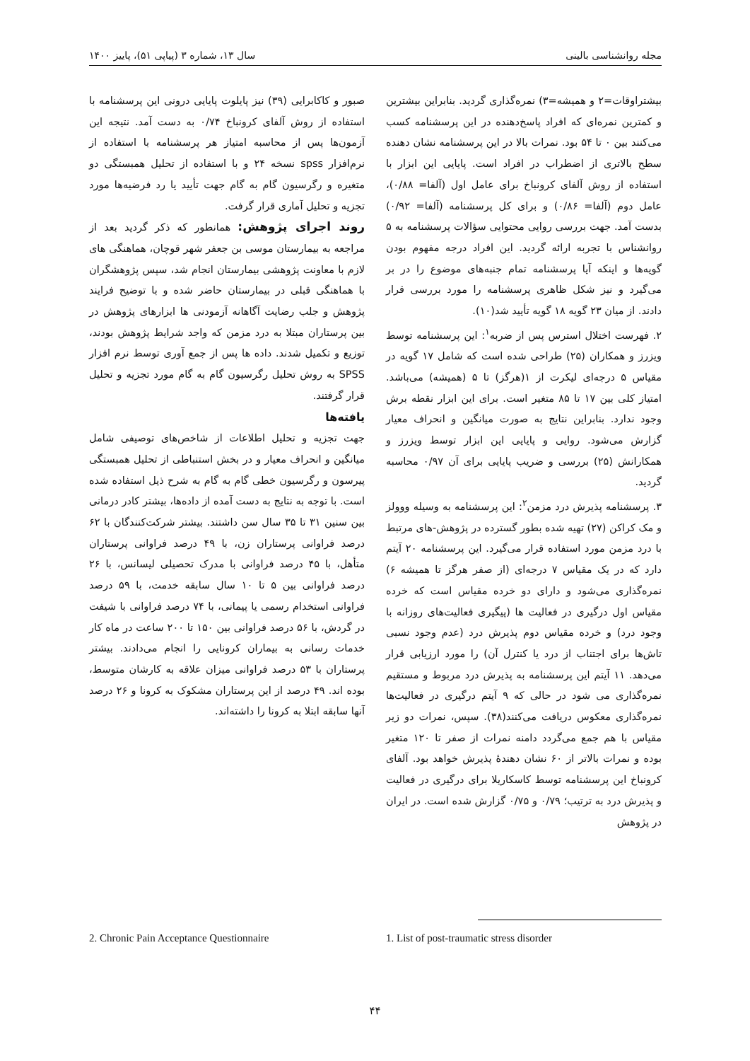مجله روانشناسی بالینی سال ۱۳، شماره ۳ (پیاپی ۵۱)، پاییز ۱۴۰۰
بیشتراوقات=۲ و همیشه=۳) نمره‌گذاری گردید. بنابراین بیشترین و کمترین نمره‌ای که افراد پاسخ‌دهنده در این پرسشنامه کسب می‌کنند بین ۰ تا ۵۴ بود. نمرات بالا در این پرسشنامه نشان دهنده سطح بالاتری از اضطراب در افراد است. پایایی این ابزار با استفاده از روش آلفای کرونباخ برای عامل اول (آلفا= ۰/۸۸)، عامل دوم (آلفا= ۰/۸۶) و برای کل پرسشنامه (آلفا= ۰/۹۲) بدست آمد. جهت بررسی روایی محتوایی سؤالات پرسشنامه به ۵ روانشناس با تجربه ارائه گردید. این افراد درجه مفهوم بودن گویه‌ها و اینکه آیا پرسشنامه تمام جنبه‌های موضوع را در بر می‌گیرد و نیز شکل ظاهری پرسشنامه را مورد بررسی قرار دادند. از میان ۲۳ گویه ۱۸ گویه تأیید شد(۱۰).
۲. فهرست اختلال استرس پس از ضربه<sup>۱</sup>: این پرسشنامه توسط ویزرز و همکاران (۲۵) طراحی شده است که شامل ۱۷ گویه در مقیاس ۵ درجه‌ای لیکرت از ۱(هرگز) تا ۵ (همیشه) می‌باشد. امتیاز کلی بین ۱۷ تا ۸۵ متغیر است. برای این ابزار نقطه برش وجود ندارد. بنابراین نتایج به صورت میانگین و انحراف معیار گزارش می‌شود. روایی و پایایی این ابزار توسط ویزرز و همکارانش (۲۵) بررسی و ضریب پایایی برای آن ۰/۹۷ محاسبه گردید.
۳. پرسشنامه پذیرش درد مزمن<sup>۲</sup>: این پرسشنامه به وسیله ووولز و مک کراکن (۲۷) تهیه شده بطور گسترده در پژوهش‌-های مرتبط با درد مزمن مورد استفاده قرار می‌گیرد. این پرسشنامه ۲۰ آیتم دارد که در یک مقیاس ۷ درجه‌ای (از صفر هرگز تا همیشه ۶) نمره‌گذاری می‌شود و دارای دو خرده مقیاس است که خرده مقیاس اول درگیری در فعالیت ها (پیگیری فعالیت‌های روزانه با وجود درد) و خرده مقیاس دوم پذیرش درد (عدم وجود نسبی تاش‌ها برای اجتناب از درد یا کنترل آن) را مورد ارزیابی قرار می‌دهد. ۱۱ آیتم این پرسشنامه به پذیرش درد مربوط و مستقیم نمره‌گذاری می شود در حالی که ۹ آیتم درگیری در فعالیت‌ها نمره‌گذاری معکوس دریافت می‌کنند(۳۸). سپس، نمرات دو زیر مقیاس با هم جمع می‌گردد دامنه نمرات از صفر تا ۱۲۰ متغیر بوده و نمرات بالاتر از ۶۰ نشان دهندۀ پذیرش خواهد بود. آلفای کرونباخ این پرسشنامه توسط کاسکاریلا برای درگیری در فعالیت و پذیرش درد به ترتیب؛ ۰/۷۹ و ۰/۷۵ گزارش شده است. در ایران در پژوهش
صبور و کاکابرایی (۳۹) نیز پایلوت پایایی درونی این پرسشنامه با استفاده از روش آلفای کرونباخ ۰/۷۴ به دست آمد. نتیجه این آزمون‌ها پس از محاسبه امتیاز هر پرسشنامه با استفاده از نرم‌افزار spss نسخه ۲۴ و با استفاده از تحلیل همبستگی دو متغیره و رگرسیون گام به گام جهت تأیید یا رد فرضیه‌ها مورد تجزیه و تحلیل آماری قرار گرفت.
روند اجرای پژوهش: همانطور که ذکر گردید بعد از مراجعه به بیمارستان موسی بن جعفر شهر قوچان، هماهنگی های لازم با معاونت پژوهشی بیمارستان انجام شد، سپس پژوهشگران با هماهنگی قبلی در بیمارستان حاضر شده و با توضیح فرایند پژوهش و جلب رضایت آگاهانه آزمودنی ها ابزارهای پژوهش در بین پرستاران مبتلا به درد مزمن که واجد شرایط پژوهش بودند، توزیع و تکمیل شدند. داده ها پس از جمع آوری توسط نرم افزار SPSS به روش تحلیل رگرسیون گام به گام مورد تجزیه و تحلیل قرار گرفتند.
یافته‌ها
جهت تجزیه و تحلیل اطلاعات از شاخص‌های توصیفی شامل میانگین و انحراف معیار و در بخش استنباطی از تحلیل همبستگی پیرسون و رگرسیون خطی گام به گام به شرح ذیل استفاده شده است. با توجه به نتایج به دست آمده از داده‌ها، بیشتر کادر درمانی بین سنین ۳۱ تا ۳۵ سال سن داشتند. بیشتر شرکت‌کنندگان با ۶۲ درصد فراوانی پرستاران زن، با ۴۹ درصد فراوانی پرستاران متأهل، با ۴۵ درصد فراوانی با مدرک تحصیلی لیسانس، با ۲۶ درصد فراوانی بین ۵ تا ۱۰ سال سابقه خدمت، با ۵۹ درصد فراوانی استخدام رسمی یا پیمانی، با ۷۴ درصد فراوانی با شیفت در گردش، با ۵۶ درصد فراوانی بین ۱۵۰ تا ۲۰۰ ساعت در ماه کار خدمات رسانی به بیماران کرونایی را انجام می‌دادند. بیشتر پرستاران با ۵۳ درصد فراوانی میزان علاقه به کارشان متوسط، بوده اند. ۴۹ درصد از این پرستاران مشکوک به کرونا و ۲۶ درصد آنها سابقه ابتلا به کرونا را داشته‌اند.
2. Chronic Pain Acceptance Questionnaire 1. List of post-traumatic stress disorder
۴۴